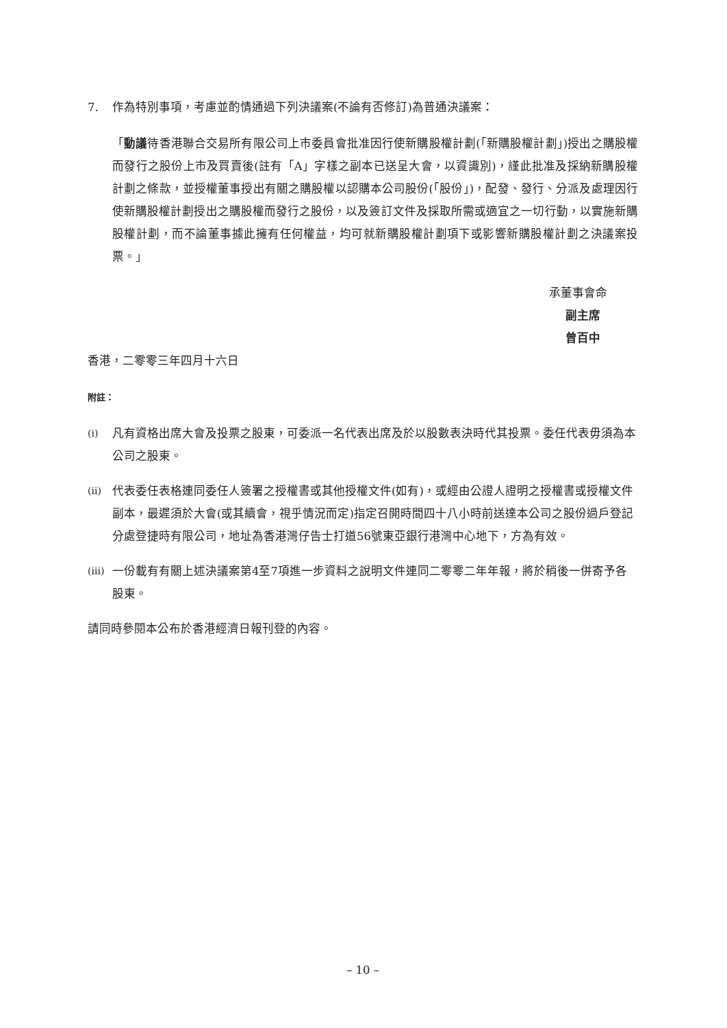7. 作為特別事項，考慮並酌情通過下列決議案(不論有否修訂)為普通決議案：
「動議待香港聯合交易所有限公司上市委員會批准因行使新購股權計劃(「新購股權計劃」)授出之購股權而發行之股份上市及買賣後(註有「A」字樣之副本已送呈大會，以資識別)，謹此批准及採納新購股權計劃之條款，並授權董事授出有關之購股權以認購本公司股份(「股份」)，配發、發行、分派及處理因行使新購股權計劃授出之購股權而發行之股份，以及簽訂文件及採取所需或適宜之一切行動，以實施新購股權計劃，而不論董事據此擁有任何權益，均可就新購股權計劃項下或影響新購股權計劃之決議案投票。」
承董事會命
副主席
曾百中
香港，二零零三年四月十六日
附註：
(i)
凡有資格出席大會及投票之股東，可委派一名代表出席及於以股數表決時代其投票。委任代表毋須為本公司之股東。
(ii)
代表委任表格連同委任人簽署之授權書或其他授權文件(如有)，或經由公證人證明之授權書或授權文件副本，最遲須於大會(或其續會，視乎情況而定)指定召開時間四十八小時前送達本公司之股份過戶登記分處登捷時有限公司，地址為香港灣仔告士打道56號東亞銀行港灣中心地下，方為有效。
(iii)
一份載有有關上述決議案第4至7項進一步資料之說明文件連同二零零二年年報，將於稍後一併寄予各股東。
請同時參閱本公布於香港經濟日報刊登的內容。
– 10 –